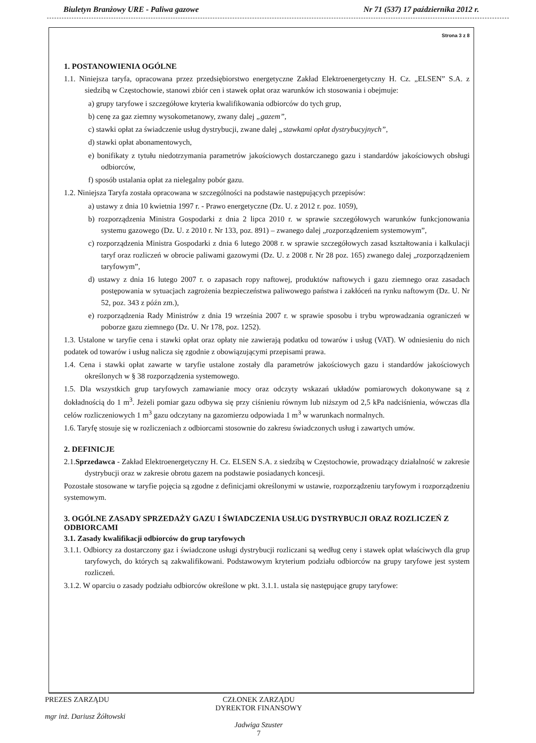Biuletyn Branżowy URE - Paliwa gazowe Nr 71 (537) 17 października 2012 r.
Strona 3 z 8
1. POSTANOWIENIA OGÓLNE
1.1. Niniejsza taryfa, opracowana przez przedsiębiorstwo energetyczne Zakład Elektroenergetyczny H. Cz. „ELSEN” S.A. z siedzibą w Częstochowie, stanowi zbiór cen i stawek opłat oraz warunków ich stosowania i obejmuje:
a) grupy taryfowe i szczegółowe kryteria kwalifikowania odbiorców do tych grup,
b) cenę za gaz ziemny wysokometanowy, zwany dalej „gazem”,
c) stawki opłat za świadczenie usług dystrybucji, zwane dalej „stawkami opłat dystrybucyjnych”,
d) stawki opłat abonamentowych,
e) bonifikaty z tytułu niedotrzymania parametrów jakościowych dostarczanego gazu i standardów jakościowych obsługi odbiorców,
f) sposób ustalania opłat za nielegalny pobór gazu.
1.2. Niniejsza Taryfa została opracowana w szczególności na podstawie następujących przepisów:
a) ustawy z dnia 10 kwietnia 1997 r. - Prawo energetyczne (Dz. U. z 2012 r. poz. 1059),
b) rozporządzenia Ministra Gospodarki z dnia 2 lipca 2010 r. w sprawie szczegółowych warunków funkcjonowania systemu gazowego (Dz. U. z 2010 r. Nr 133, poz. 891) – zwanego dalej „rozporządzeniem systemowym”,
c) rozporządzenia Ministra Gospodarki z dnia 6 lutego 2008 r. w sprawie szczegółowych zasad kształtowania i kalkulacji taryf oraz rozliczeń w obrocie paliwami gazowymi (Dz. U. z 2008 r. Nr 28 poz. 165) zwanego dalej „rozporządzeniem taryfowym”,
d) ustawy z dnia 16 lutego 2007 r. o zapasach ropy naftowej, produktów naftowych i gazu ziemnego oraz zasadach postępowania w sytuacjach zagrożenia bezpieczeństwa paliwowego państwa i zakłóceń na rynku naftowym (Dz. U. Nr 52, poz. 343 z późn zm.),
e) rozporządzenia Rady Ministrów z dnia 19 września 2007 r. w sprawie sposobu i trybu wprowadzania ograniczeń w poborze gazu ziemnego (Dz. U. Nr 178, poz. 1252).
1.3. Ustalone w taryfie cena i stawki opłat oraz opłaty nie zawierają podatku od towarów i usług (VAT). W odniesieniu do nich podatek od towarów i usług nalicza się zgodnie z obowiązującymi przepisami prawa.
1.4. Cena i stawki opłat zawarte w taryfie ustalone zostały dla parametrów jakościowych gazu i standardów jakościowych określonych w § 38 rozporządzenia systemowego.
1.5. Dla wszystkich grup taryfowych zamawianie mocy oraz odczyty wskazań układów pomiarowych dokonywane są z dokładnością do 1 m<sup>3</sup>. Jeżeli pomiar gazu odbywa się przy ciśnieniu równym lub niższym od 2,5 kPa nadciśnienia, wówczas dla celów rozliczeniowych 1 m<sup>3</sup> gazu odczytany na gazomierzu odpowiada 1 m<sup>3</sup> w warunkach normalnych.
1.6. Taryfę stosuje się w rozliczeniach z odbiorcami stosownie do zakresu świadczonych usług i zawartych umów.
2. DEFINICJE
2.1.Sprzedawca - Zakład Elektroenergetyczny H. Cz. ELSEN S.A. z siedzibą w Częstochowie, prowadzący działalność w zakresie dystrybucji oraz w zakresie obrotu gazem na podstawie posiadanych koncesji.
Pozostałe stosowane w taryfie pojęcia są zgodne z definicjami określonymi w ustawie, rozporządzeniu taryfowym i rozporządzeniu systemowym.
3. OGÓLNE ZASADY SPRZEDAŻY GAZU I ŚWIADCZENIA USŁUG DYSTRYBUCJI ORAZ ROZLICZEŃ Z ODBIORCAMI
3.1. Zasady kwalifikacji odbiorców do grup taryfowych
3.1.1. Odbiorcy za dostarczony gaz i świadczone usługi dystrybucji rozliczani są według ceny i stawek opłat właściwych dla grup taryfowych, do których są zakwalifikowani. Podstawowym kryterium podziału odbiorców na grupy taryfowe jest system rozliczeń.
3.1.2. W oparciu o zasady podziału odbiorców określone w pkt. 3.1.1. ustala się następujące grupy taryfowe:
PREZES ZARZĄDU
mgr inż. Dariusz Żółtowski
CZŁONEK ZARZĄDU
DYREKTOR FINANSOWY
Jadwiga Szuster
7